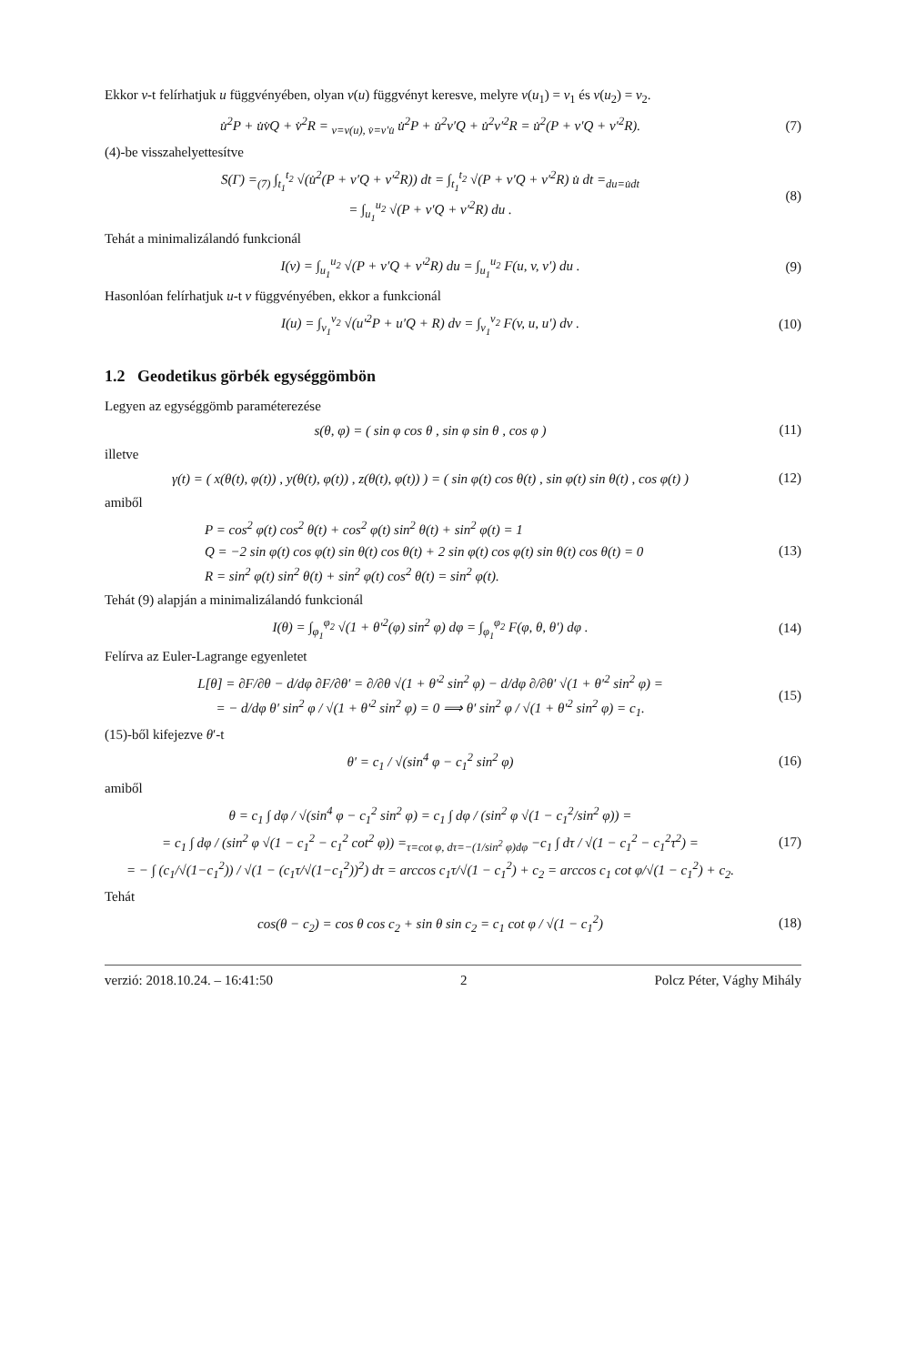Ekkor v-t felírhatjuk u függvényében, olyan v(u) függvényt keresve, melyre v(u<sub>1</sub>) = v<sub>1</sub> és v(u<sub>2</sub>) = v<sub>2</sub>.
u̇<sup>2</sup>P + u̇v̇Q + v̇<sup>2</sup>R = <sub>v=v(u), v̇=v′u̇</sub> u̇<sup>2</sup>P + u̇<sup>2</sup>v′Q + u̇<sup>2</sup>v′<sup>2</sup>R = u̇<sup>2</sup>(P + v′Q + v′<sup>2</sup>R).
(7)
(4)-be visszahelyettesítve
S(Γ) =<sub>(7)</sub> ∫<sub>t<sub>1</sub></sub><sup>t<sub>2</sub></sup> √(u̇<sup>2</sup>(P + v′Q + v′<sup>2</sup>R)) dt = ∫<sub>t<sub>1</sub></sub><sup>t<sub>2</sub></sup> √(P + v′Q + v′<sup>2</sup>R) u̇ dt =<sub>du=u̇dt</sub>
= ∫<sub>u<sub>1</sub></sub><sup>u<sub>2</sub></sup> √(P + v′Q + v′<sup>2</sup>R) du .
(8)
Tehát a minimalizálandó funkcionál
I(v) = ∫<sub>u<sub>1</sub></sub><sup>u<sub>2</sub></sup> √(P + v′Q + v′<sup>2</sup>R) du = ∫<sub>u<sub>1</sub></sub><sup>u<sub>2</sub></sup> F(u, v, v′) du .
(9)
Hasonlóan felírhatjuk u-t v függvényében, ekkor a funkcionál
I(u) = ∫<sub>v<sub>1</sub></sub><sup>v<sub>2</sub></sup> √(u′<sup>2</sup>P + u′Q + R) dv = ∫<sub>v<sub>1</sub></sub><sup>v<sub>2</sub></sup> F(v, u, u′) dv .
(10)
1.2 Geodetikus görbék egységgömbön
Legyen az egységgömb paraméterezése
s(θ, φ) = ( sin φ cos θ , sin φ sin θ , cos φ )
(11)
illetve
γ(t) = ( x(θ(t), φ(t)) , y(θ(t), φ(t)) , z(θ(t), φ(t)) ) = ( sin φ(t) cos θ(t) , sin φ(t) sin θ(t) , cos φ(t) )
(12)
amiből
P = cos<sup>2</sup> φ(t) cos<sup>2</sup> θ(t) + cos<sup>2</sup> φ(t) sin<sup>2</sup> θ(t) + sin<sup>2</sup> φ(t) = 1
Q = −2 sin φ(t) cos φ(t) sin θ(t) cos θ(t) + 2 sin φ(t) cos φ(t) sin θ(t) cos θ(t) = 0
R = sin<sup>2</sup> φ(t) sin<sup>2</sup> θ(t) + sin<sup>2</sup> φ(t) cos<sup>2</sup> θ(t) = sin<sup>2</sup> φ(t).
(13)
Tehát (9) alapján a minimalizálandó funkcionál
I(θ) = ∫<sub>φ<sub>1</sub></sub><sup>φ<sub>2</sub></sup> √(1 + θ′<sup>2</sup>(φ) sin<sup>2</sup> φ) dφ = ∫<sub>φ<sub>1</sub></sub><sup>φ<sub>2</sub></sup> F(φ, θ, θ′) dφ .
(14)
Felírva az Euler-Lagrange egyenletet
L[θ] = ∂F/∂θ − d/dφ ∂F/∂θ′ = ∂/∂θ √(1 + θ′<sup>2</sup> sin<sup>2</sup> φ) − d/dφ ∂/∂θ′ √(1 + θ′<sup>2</sup> sin<sup>2</sup> φ) =
= − d/dφ θ′ sin<sup>2</sup> φ / √(1 + θ′<sup>2</sup> sin<sup>2</sup> φ) = 0 ⟹ θ′ sin<sup>2</sup> φ / √(1 + θ′<sup>2</sup> sin<sup>2</sup> φ) = c<sub>1</sub>.
(15)
(15)-ből kifejezve θ′-t
θ′ = c<sub>1</sub> / √(sin<sup>4</sup> φ − c<sub>1</sub><sup>2</sup> sin<sup>2</sup> φ)
(16)
amiből
θ = c<sub>1</sub> ∫ dφ / √(sin<sup>4</sup> φ − c<sub>1</sub><sup>2</sup> sin<sup>2</sup> φ) = c<sub>1</sub> ∫ dφ / (sin<sup>2</sup> φ √(1 − c<sub>1</sub><sup>2</sup>/sin<sup>2</sup> φ)) =
= c<sub>1</sub> ∫ dφ / (sin<sup>2</sup> φ √(1 − c<sub>1</sub><sup>2</sup> − c<sub>1</sub><sup>2</sup> cot<sup>2</sup> φ)) =<sub>τ=cot φ, dτ=−(1/sin<sup>2</sup> φ)dφ</sub> −c<sub>1</sub> ∫ dτ / √(1 − c<sub>1</sub><sup>2</sup> − c<sub>1</sub><sup>2</sup>τ<sup>2</sup>) =
= − ∫ (c<sub>1</sub>/√(1−c<sub>1</sub><sup>2</sup>)) / √(1 − (c<sub>1</sub>τ/√(1−c<sub>1</sub><sup>2</sup>))<sup>2</sup>) dτ = arccos c<sub>1</sub>τ/√(1 − c<sub>1</sub><sup>2</sup>) + c<sub>2</sub> = arccos c<sub>1</sub> cot φ/√(1 − c<sub>1</sub><sup>2</sup>) + c<sub>2</sub>.
(17)
Tehát
cos(θ − c<sub>2</sub>) = cos θ cos c<sub>2</sub> + sin θ sin c<sub>2</sub> = c<sub>1</sub> cot φ / √(1 − c<sub>1</sub><sup>2</sup>)
(18)
verzió: 2018.10.24. – 16:41:50 2 Polcz Péter, Vághy Mihály